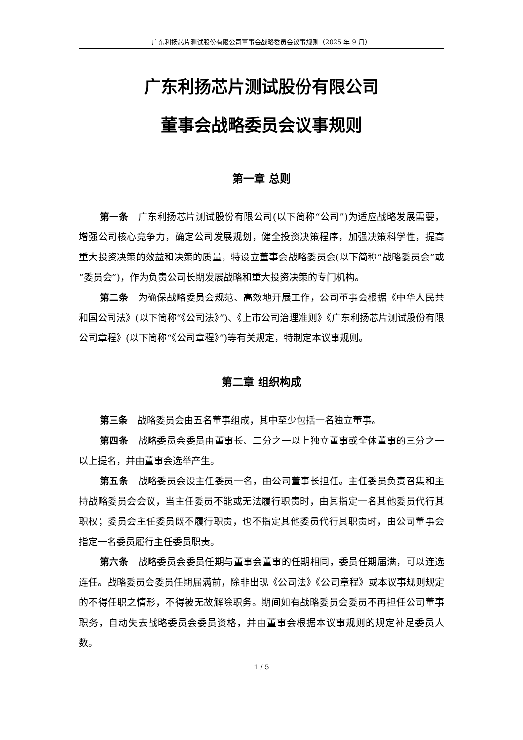广东利扬芯片测试股份有限公司董事会战略委员会议事规则（2025 年 9 月）
广东利扬芯片测试股份有限公司
董事会战略委员会议事规则
第一章 总则
第一条　广东利扬芯片测试股份有限公司(以下简称“公司”)为适应战略发展需要，增强公司核心竞争力，确定公司发展规划，健全投资决策程序，加强决策科学性，提高重大投资决策的效益和决策的质量，特设立董事会战略委员会(以下简称“战略委员会”或“委员会”)，作为负责公司长期发展战略和重大投资决策的专门机构。
第二条　为确保战略委员会规范、高效地开展工作，公司董事会根据《中华人民共和国公司法》(以下简称“《公司法》”)、《上市公司治理准则》《广东利扬芯片测试股份有限公司章程》(以下简称“《公司章程》”)等有关规定，特制定本议事规则。
第二章 组织构成
第三条　战略委员会由五名董事组成，其中至少包括一名独立董事。
第四条　战略委员会委员由董事长、二分之一以上独立董事或全体董事的三分之一以上提名，并由董事会选举产生。
第五条　战略委员会设主任委员一名，由公司董事长担任。主任委员负责召集和主持战略委员会会议，当主任委员不能或无法履行职责时，由其指定一名其他委员代行其职权；委员会主任委员既不履行职责，也不指定其他委员代行其职责时，由公司董事会指定一名委员履行主任委员职责。
第六条　战略委员会委员任期与董事会董事的任期相同，委员任期届满，可以连选连任。战略委员会委员任期届满前，除非出现《公司法》《公司章程》或本议事规则规定的不得任职之情形，不得被无故解除职务。期间如有战略委员会委员不再担任公司董事职务，自动失去战略委员会委员资格，并由董事会根据本议事规则的规定补足委员人数。
1 / 5